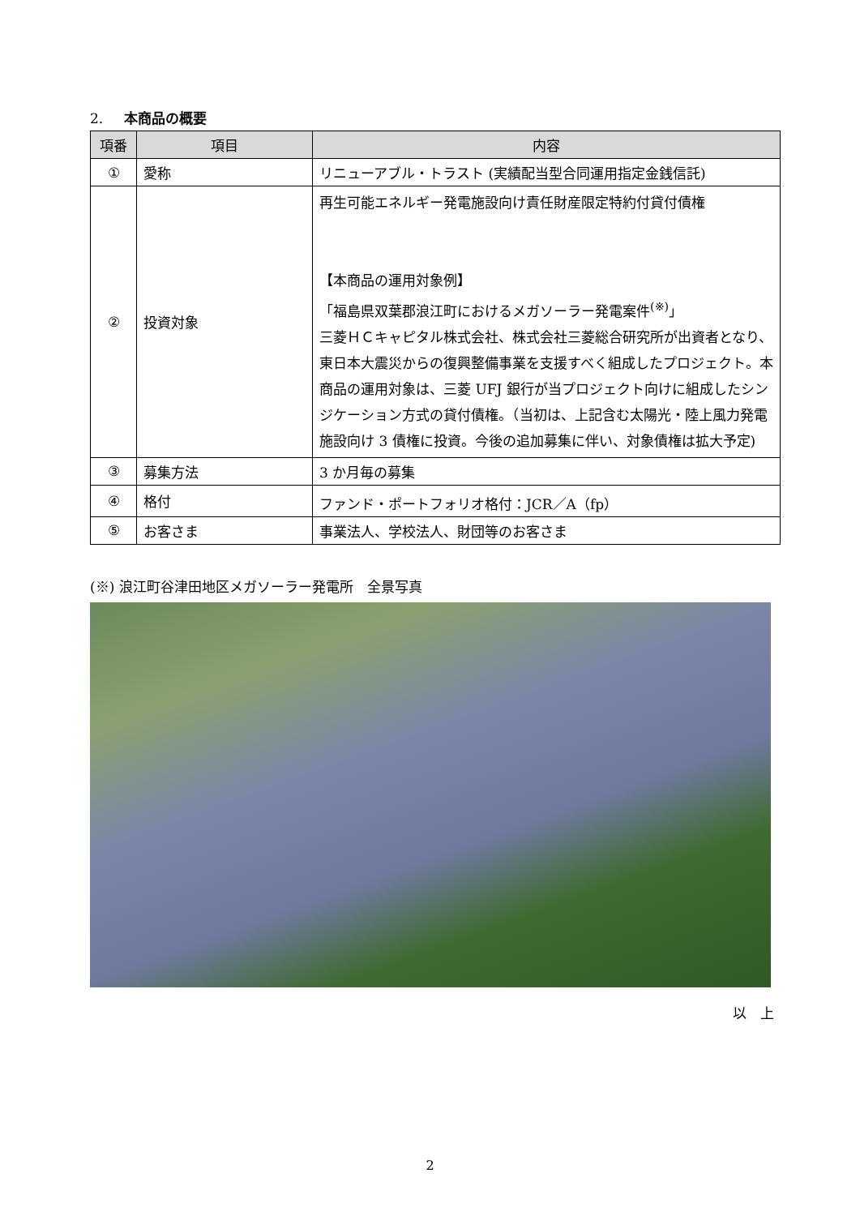2. 本商品の概要
| 項番 | 項目 | 内容 |
| --- | --- | --- |
| ① | 愛称 | リニューアブル・トラスト (実績配当型合同運用指定金銭信託) |
| ② | 投資対象 | 再生可能エネルギー発電施設向け責任財産限定特約付貸付債権 【本商品の運用対象例】 「福島県双葉郡浪江町におけるメガソーラー発電案件<sup>(※)</sup>」 三菱ＨＣキャピタル株式会社、株式会社三菱総合研究所が出資者となり、東日本大震災からの復興整備事業を支援すべく組成したプロジェクト。本商品の運用対象は、三菱 UFJ 銀行が当プロジェクト向けに組成したシンジケーション方式の貸付債権。（当初は、上記含む太陽光・陸上風力発電施設向け 3 債権に投資。今後の追加募集に伴い、対象債権は拡大予定) |
| ③ | 募集方法 | 3 か月毎の募集 |
| ④ | 格付 | ファンド・ポートフォリオ格付：JCR／A（fp） |
| ⑤ | お客さま | 事業法人、学校法人、財団等のお客さま |
(※) 浪江町谷津田地区メガソーラー発電所　全景写真
以　上
2